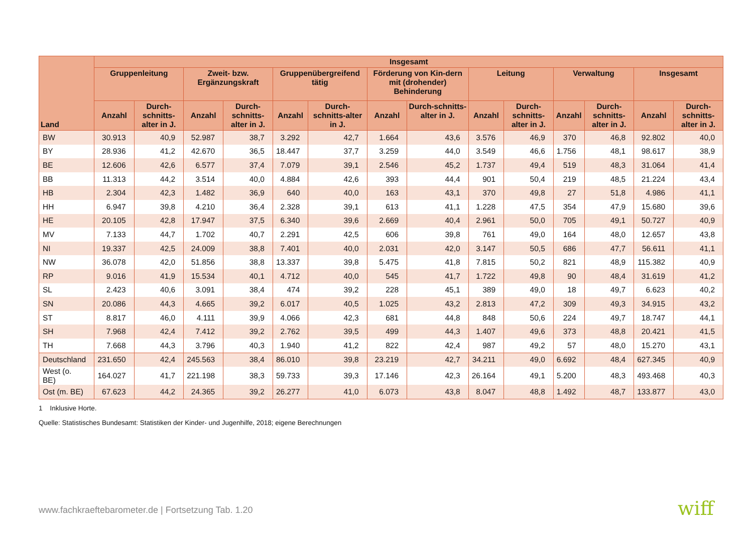| Land | Insgesamt | | | | | | | | | | | | | |
| --- | --- | --- | --- | --- | --- | --- | --- | --- | --- | --- | --- | --- | --- | --- |
| | Gruppenleitung | | Zweit- bzw. Ergänzungskraft | | Gruppenübergreifend tätig | | Förderung von Kin-dern mit (drohender) Behinderung | | Leitung | | Verwaltung | | Insgesamt | |
| | Anzahl | Durch-schnitts-alter in J. | Anzahl | Durch-schnitts-alter in J. | Anzahl | Durch-schnitts-alter in J. | Anzahl | Durch-schnitts-alter in J. | Anzahl | Durch-schnitts-alter in J. | Anzahl | Durch-schnitts-alter in J. | Anzahl | Durch-schnitts-alter in J. |
| BW | 30.913 | 40,9 | 52.987 | 38,7 | 3.292 | 42,7 | 1.664 | 43,6 | 3.576 | 46,9 | 370 | 46,8 | 92.802 | 40,0 |
| BY | 28.936 | 41,2 | 42.670 | 36,5 | 18.447 | 37,7 | 3.259 | 44,0 | 3.549 | 46,6 | 1.756 | 48,1 | 98.617 | 38,9 |
| BE | 12.606 | 42,6 | 6.577 | 37,4 | 7.079 | 39,1 | 2.546 | 45,2 | 1.737 | 49,4 | 519 | 48,3 | 31.064 | 41,4 |
| BB | 11.313 | 44,2 | 3.514 | 40,0 | 4.884 | 42,6 | 393 | 44,4 | 901 | 50,4 | 219 | 48,5 | 21.224 | 43,4 |
| HB | 2.304 | 42,3 | 1.482 | 36,9 | 640 | 40,0 | 163 | 43,1 | 370 | 49,8 | 27 | 51,8 | 4.986 | 41,1 |
| HH | 6.947 | 39,8 | 4.210 | 36,4 | 2.328 | 39,1 | 613 | 41,1 | 1.228 | 47,5 | 354 | 47,9 | 15.680 | 39,6 |
| HE | 20.105 | 42,8 | 17.947 | 37,5 | 6.340 | 39,6 | 2.669 | 40,4 | 2.961 | 50,0 | 705 | 49,1 | 50.727 | 40,9 |
| MV | 7.133 | 44,7 | 1.702 | 40,7 | 2.291 | 42,5 | 606 | 39,8 | 761 | 49,0 | 164 | 48,0 | 12.657 | 43,8 |
| NI | 19.337 | 42,5 | 24.009 | 38,8 | 7.401 | 40,0 | 2.031 | 42,0 | 3.147 | 50,5 | 686 | 47,7 | 56.611 | 41,1 |
| NW | 36.078 | 42,0 | 51.856 | 38,8 | 13.337 | 39,8 | 5.475 | 41,8 | 7.815 | 50,2 | 821 | 48,9 | 115.382 | 40,9 |
| RP | 9.016 | 41,9 | 15.534 | 40,1 | 4.712 | 40,0 | 545 | 41,7 | 1.722 | 49,8 | 90 | 48,4 | 31.619 | 41,2 |
| SL | 2.423 | 40,6 | 3.091 | 38,4 | 474 | 39,2 | 228 | 45,1 | 389 | 49,0 | 18 | 49,7 | 6.623 | 40,2 |
| SN | 20.086 | 44,3 | 4.665 | 39,2 | 6.017 | 40,5 | 1.025 | 43,2 | 2.813 | 47,2 | 309 | 49,3 | 34.915 | 43,2 |
| ST | 8.817 | 46,0 | 4.111 | 39,9 | 4.066 | 42,3 | 681 | 44,8 | 848 | 50,6 | 224 | 49,7 | 18.747 | 44,1 |
| SH | 7.968 | 42,4 | 7.412 | 39,2 | 2.762 | 39,5 | 499 | 44,3 | 1.407 | 49,6 | 373 | 48,8 | 20.421 | 41,5 |
| TH | 7.668 | 44,3 | 3.796 | 40,3 | 1.940 | 41,2 | 822 | 42,4 | 987 | 49,2 | 57 | 48,0 | 15.270 | 43,1 |
| Deutschland | 231.650 | 42,4 | 245.563 | 38,4 | 86.010 | 39,8 | 23.219 | 42,7 | 34.211 | 49,0 | 6.692 | 48,4 | 627.345 | 40,9 |
| West (o. BE) | 164.027 | 41,7 | 221.198 | 38,3 | 59.733 | 39,3 | 17.146 | 42,3 | 26.164 | 49,1 | 5.200 | 48,3 | 493.468 | 40,3 |
| Ost (m. BE) | 67.623 | 44,2 | 24.365 | 39,2 | 26.277 | 41,0 | 6.073 | 43,8 | 8.047 | 48,8 | 1.492 | 48,7 | 133.877 | 43,0 |
1 Inklusive Horte.
Quelle: Statistisches Bundesamt: Statistiken der Kinder- und Jugenhilfe, 2018; eigene Berechnungen
www.fachkraeftebarometer.de | Fortsetzung Tab. 1.20
wiff